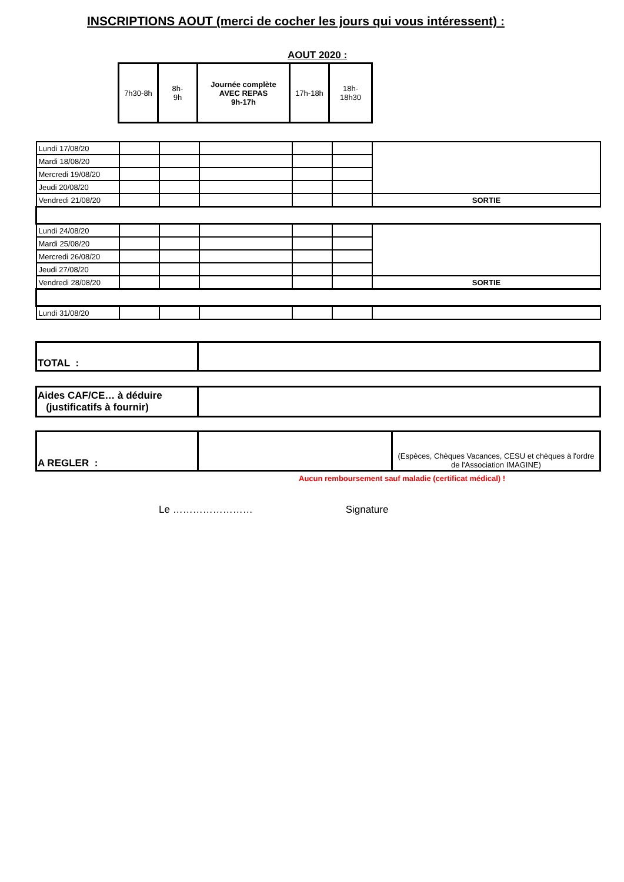INSCRIPTIONS AOUT (merci de cocher les jours qui vous intéressent) :
AOUT 2020 :
| 7h30-8h | 8h- 9h | Journée complète AVEC REPAS 9h-17h | 17h-18h | 18h- 18h30 |
| Lundi 17/08/20 | | | | | | |
| Mardi 18/08/20 | | | | | | |
| Mercredi 19/08/20 | | | | | | |
| Jeudi 20/08/20 | | | | | | |
| Vendredi 21/08/20 | | | | | | SORTIE |
| Lundi 24/08/20 | | | | | | |
| Mardi 25/08/20 | | | | | | |
| Mercredi 26/08/20 | | | | | | |
| Jeudi 27/08/20 | | | | | | |
| Vendredi 28/08/20 | | | | | | SORTIE |
| Lundi 31/08/20 | | | | | | |
| TOTAL : | |
| Aides CAF/CE… à déduire (justificatifs à fournir) | |
| A REGLER : | | (Espèces, Chèques Vacances, CESU et chèques à l'ordre de l'Association IMAGINE) |
Aucun remboursement sauf maladie (certificat médical) !
Le …………………… Signature